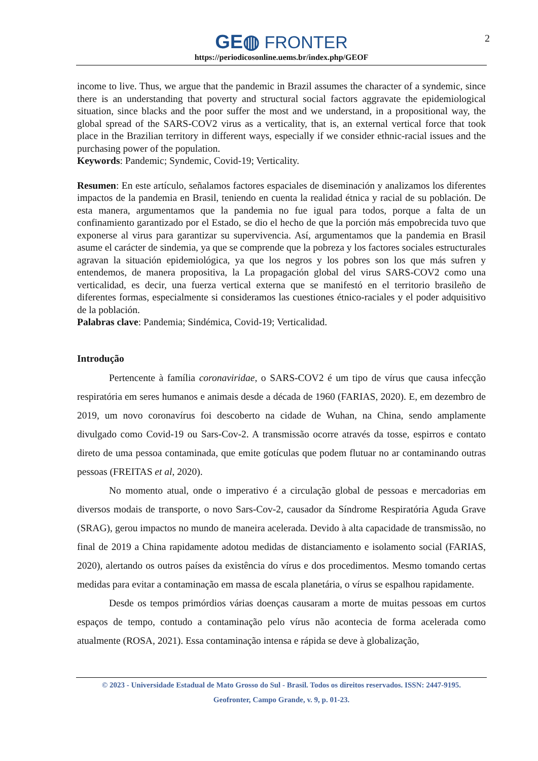GE◍ FRONTER
https://periodicosonline.uems.br/index.php/GEOF
2
income to live. Thus, we argue that the pandemic in Brazil assumes the character of a syndemic, since there is an understanding that poverty and structural social factors aggravate the epidemiological situation, since blacks and the poor suffer the most and we understand, in a propositional way, the global spread of the SARS-COV2 virus as a verticality, that is, an external vertical force that took place in the Brazilian territory in different ways, especially if we consider ethnic-racial issues and the purchasing power of the population.
Keywords: Pandemic; Syndemic, Covid-19; Verticality.
Resumen: En este artículo, señalamos factores espaciales de diseminación y analizamos los diferentes impactos de la pandemia en Brasil, teniendo en cuenta la realidad étnica y racial de su población. De esta manera, argumentamos que la pandemia no fue igual para todos, porque a falta de un confinamiento garantizado por el Estado, se dio el hecho de que la porción más empobrecida tuvo que exponerse al virus para garantizar su supervivencia. Así, argumentamos que la pandemia en Brasil asume el carácter de sindemia, ya que se comprende que la pobreza y los factores sociales estructurales agravan la situación epidemiológica, ya que los negros y los pobres son los que más sufren y entendemos, de manera propositiva, la La propagación global del virus SARS-COV2 como una verticalidad, es decir, una fuerza vertical externa que se manifestó en el territorio brasileño de diferentes formas, especialmente si consideramos las cuestiones étnico-raciales y el poder adquisitivo de la población.
Palabras clave: Pandemia; Sindémica, Covid-19; Verticalidad.
Introdução
Pertencente à família coronaviridae, o SARS-COV2 é um tipo de vírus que causa infecção respiratória em seres humanos e animais desde a década de 1960 (FARIAS, 2020). E, em dezembro de 2019, um novo coronavírus foi descoberto na cidade de Wuhan, na China, sendo amplamente divulgado como Covid-19 ou Sars-Cov-2. A transmissão ocorre através da tosse, espirros e contato direto de uma pessoa contaminada, que emite gotículas que podem flutuar no ar contaminando outras pessoas (FREITAS et al, 2020).
No momento atual, onde o imperativo é a circulação global de pessoas e mercadorias em diversos modais de transporte, o novo Sars-Cov-2, causador da Síndrome Respiratória Aguda Grave (SRAG), gerou impactos no mundo de maneira acelerada. Devido à alta capacidade de transmissão, no final de 2019 a China rapidamente adotou medidas de distanciamento e isolamento social (FARIAS, 2020), alertando os outros países da existência do vírus e dos procedimentos. Mesmo tomando certas medidas para evitar a contaminação em massa de escala planetária, o vírus se espalhou rapidamente.
Desde os tempos primórdios várias doenças causaram a morte de muitas pessoas em curtos espaços de tempo, contudo a contaminação pelo vírus não acontecia de forma acelerada como atualmente (ROSA, 2021). Essa contaminação intensa e rápida se deve à globalização,
© 2023 - Universidade Estadual de Mato Grosso do Sul - Brasil. Todos os direitos reservados. ISSN: 2447-9195.
Geofronter, Campo Grande, v. 9, p. 01-23.